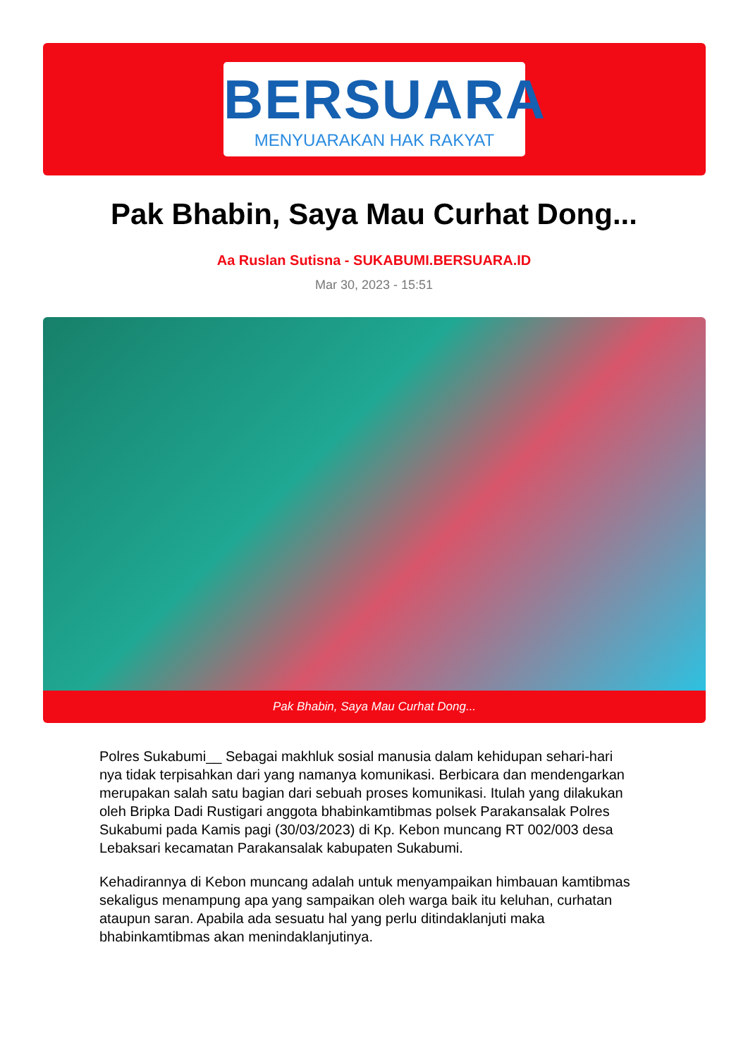BERSUARA
MENYUARAKAN HAK RAKYAT
Pak Bhabin, Saya Mau Curhat Dong...
Aa Ruslan Sutisna - SUKABUMI.BERSUARA.ID
Mar 30, 2023 - 15:51
Pak Bhabin, Saya Mau Curhat Dong...
Polres Sukabumi__ Sebagai makhluk sosial manusia dalam kehidupan sehari-hari nya tidak terpisahkan dari yang namanya komunikasi. Berbicara dan mendengarkan merupakan salah satu bagian dari sebuah proses komunikasi. Itulah yang dilakukan oleh Bripka Dadi Rustigari anggota bhabinkamtibmas polsek Parakansalak Polres Sukabumi pada Kamis pagi (30/03/2023) di Kp. Kebon muncang RT 002/003 desa Lebaksari kecamatan Parakansalak kabupaten Sukabumi.
Kehadirannya di Kebon muncang adalah untuk menyampaikan himbauan kamtibmas sekaligus menampung apa yang sampaikan oleh warga baik itu keluhan, curhatan ataupun saran. Apabila ada sesuatu hal yang perlu ditindaklanjuti maka bhabinkamtibmas akan menindaklanjutinya.